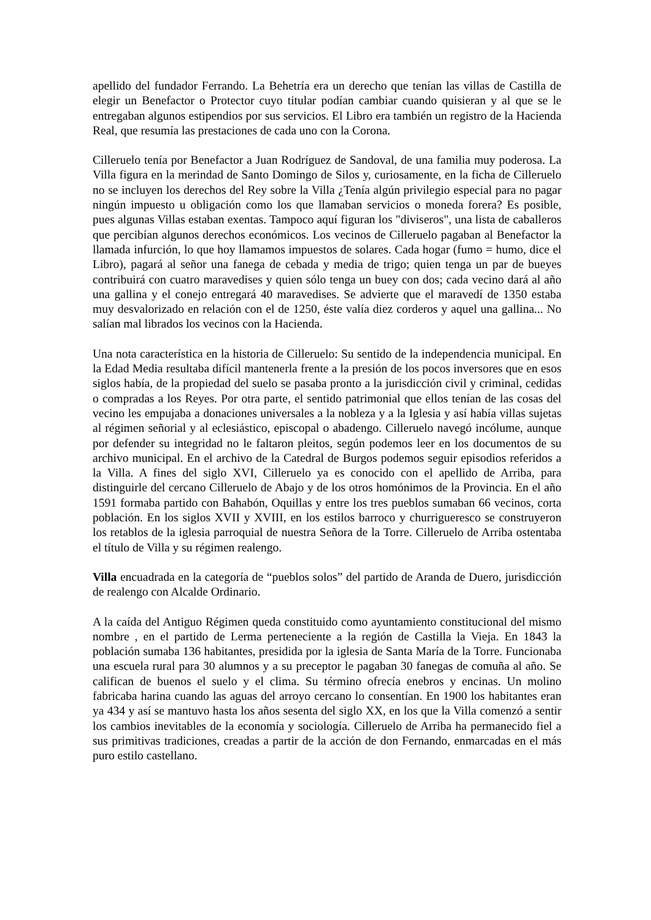apellido del fundador Ferrando. La Behetría era un derecho que tenían las villas de Castilla de elegir un Benefactor o Protector cuyo titular podían cambiar cuando quisieran y al que se le entregaban algunos estipendios por sus servicios. El Libro era también un registro de la Hacienda Real, que resumía las prestaciones de cada uno con la Corona.
Cilleruelo tenía por Benefactor a Juan Rodríguez de Sandoval, de una familia muy poderosa. La Villa figura en la merindad de Santo Domingo de Silos y, curiosamente, en la ficha de Cilleruelo no se incluyen los derechos del Rey sobre la Villa ¿Tenía algún privilegio especial para no pagar ningún impuesto u obligación como los que llamaban servicios o moneda forera? Es posible, pues algunas Villas estaban exentas. Tampoco aquí figuran los "diviseros", una lista de caballeros que percibían algunos derechos económicos. Los vecinos de Cilleruelo pagaban al Benefactor la llamada infurción, lo que hoy llamamos impuestos de solares. Cada hogar (fumo = humo, dice el Libro), pagará al señor una fanega de cebada y media de trigo; quien tenga un par de bueyes contribuirá con cuatro maravedises y quien sólo tenga un buey con dos; cada vecino dará al año una gallina y el conejo entregará 40 maravedises. Se advierte que el maravedí de 1350 estaba muy desvalorizado en relación con el de 1250, éste valía diez corderos y aquel una gallina... No salían mal librados los vecinos con la Hacienda.
Una nota característica en la historia de Cilleruelo: Su sentido de la independencia municipal. En la Edad Media resultaba difícil mantenerla frente a la presión de los pocos inversores que en esos siglos había, de la propiedad del suelo se pasaba pronto a la jurisdicción civil y criminal, cedidas o compradas a los Reyes. Por otra parte, el sentido patrimonial que ellos tenían de las cosas del vecino les empujaba a donaciones universales a la nobleza y a la Iglesia y así había villas sujetas al régimen señorial y al eclesiástico, episcopal o abadengo. Cilleruelo navegó incólume, aunque por defender su integridad no le faltaron pleitos, según podemos leer en los documentos de su archivo municipal. En el archivo de la Catedral de Burgos podemos seguir episodios referidos a la Villa. A fines del siglo XVI, Cilleruelo ya es conocido con el apellido de Arriba, para distinguirle del cercano Cilleruelo de Abajo y de los otros homónimos de la Provincia. En el año 1591 formaba partido con Bahabón, Oquillas y entre los tres pueblos sumaban 66 vecinos, corta población. En los siglos XVII y XVIII, en los estilos barroco y churrigueresco se construyeron los retablos de la iglesia parroquial de nuestra Señora de la Torre. Cilleruelo de Arriba ostentaba el título de Villa y su régimen realengo.
Villa encuadrada en la categoría de “pueblos solos” del partido de Aranda de Duero, jurisdicción de realengo con Alcalde Ordinario.
A la caída del Antiguo Régimen queda constituido como ayuntamiento constitucional del mismo nombre , en el partido de Lerma perteneciente a la región de Castilla la Vieja. En 1843 la población sumaba 136 habitantes, presidida por la iglesia de Santa María de la Torre. Funcionaba una escuela rural para 30 alumnos y a su preceptor le pagaban 30 fanegas de comuña al año. Se califican de buenos el suelo y el clima. Su término ofrecía enebros y encinas. Un molino fabricaba harina cuando las aguas del arroyo cercano lo consentían. En 1900 los habitantes eran ya 434 y así se mantuvo hasta los años sesenta del siglo XX, en los que la Villa comenzó a sentir los cambios inevitables de la economía y sociología. Cilleruelo de Arriba ha permanecido fiel a sus primitivas tradiciones, creadas a partir de la acción de don Fernando, enmarcadas en el más puro estilo castellano.